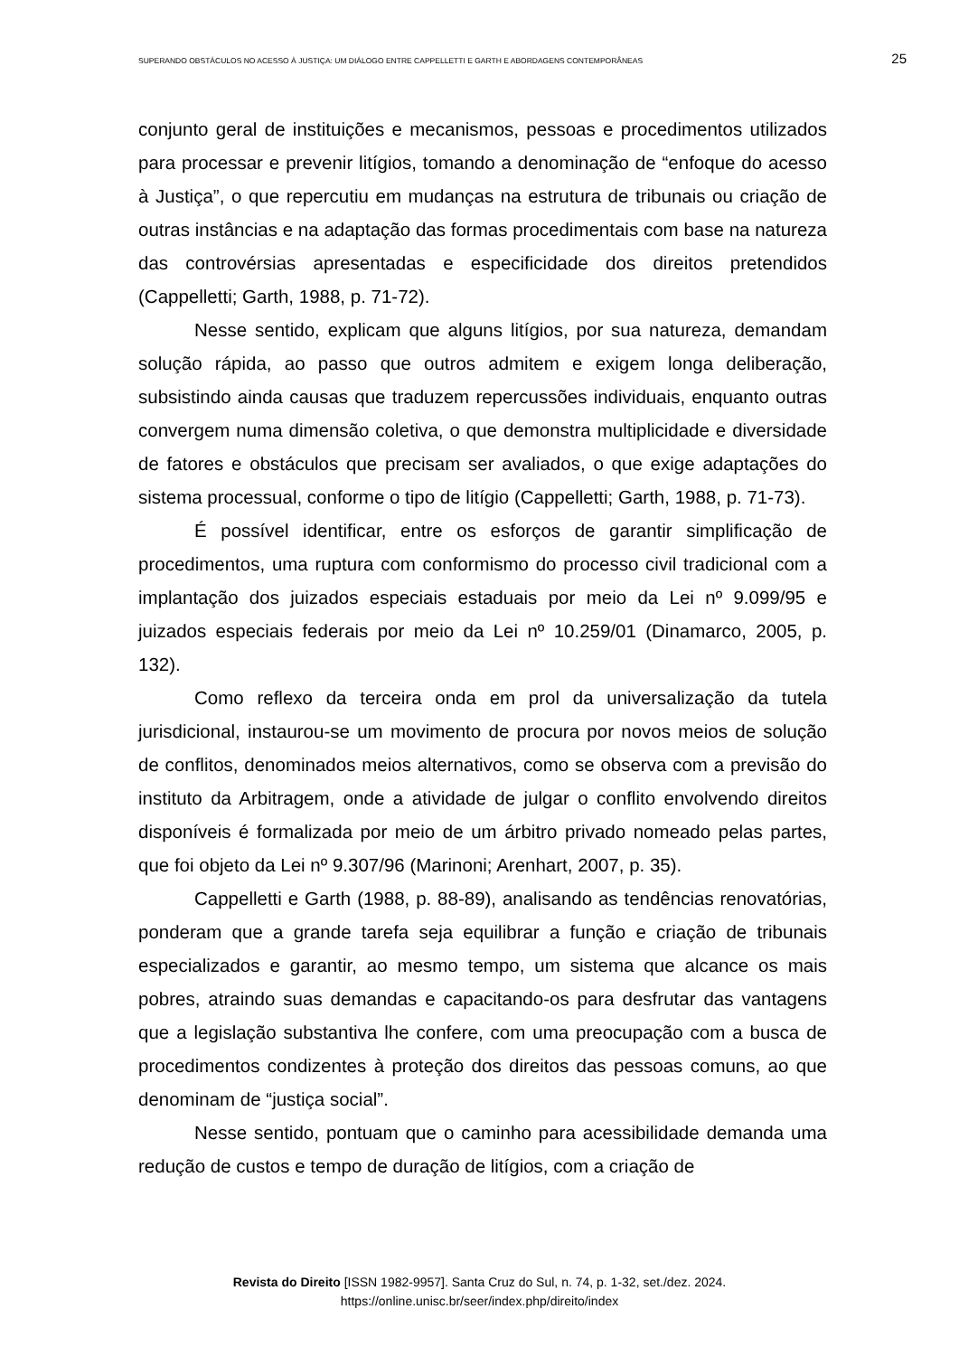SUPERANDO OBSTÁCULOS NO ACESSO À JUSTIÇA: UM DIÁLOGO ENTRE CAPPELLETTI E GARTH E ABORDAGENS CONTEMPORÂNEAS 25
conjunto geral de instituições e mecanismos, pessoas e procedimentos utilizados para processar e prevenir litígios, tomando a denominação de “enfoque do acesso à Justiça”, o que repercutiu em mudanças na estrutura de tribunais ou criação de outras instâncias e na adaptação das formas procedimentais com base na natureza das controvérsias apresentadas e especificidade dos direitos pretendidos (Cappelletti; Garth, 1988, p. 71-72).
Nesse sentido, explicam que alguns litígios, por sua natureza, demandam solução rápida, ao passo que outros admitem e exigem longa deliberação, subsistindo ainda causas que traduzem repercussões individuais, enquanto outras convergem numa dimensão coletiva, o que demonstra multiplicidade e diversidade de fatores e obstáculos que precisam ser avaliados, o que exige adaptações do sistema processual, conforme o tipo de litígio (Cappelletti; Garth, 1988, p. 71-73).
É possível identificar, entre os esforços de garantir simplificação de procedimentos, uma ruptura com conformismo do processo civil tradicional com a implantação dos juizados especiais estaduais por meio da Lei nº 9.099/95 e juizados especiais federais por meio da Lei nº 10.259/01 (Dinamarco, 2005, p. 132).
Como reflexo da terceira onda em prol da universalização da tutela jurisdicional, instaurou-se um movimento de procura por novos meios de solução de conflitos, denominados meios alternativos, como se observa com a previsão do instituto da Arbitragem, onde a atividade de julgar o conflito envolvendo direitos disponíveis é formalizada por meio de um árbitro privado nomeado pelas partes, que foi objeto da Lei nº 9.307/96 (Marinoni; Arenhart, 2007, p. 35).
Cappelletti e Garth (1988, p. 88-89), analisando as tendências renovatórias, ponderam que a grande tarefa seja equilibrar a função e criação de tribunais especializados e garantir, ao mesmo tempo, um sistema que alcance os mais pobres, atraindo suas demandas e capacitando-os para desfrutar das vantagens que a legislação substantiva lhe confere, com uma preocupação com a busca de procedimentos condizentes à proteção dos direitos das pessoas comuns, ao que denominam de “justiça social”.
Nesse sentido, pontuam que o caminho para acessibilidade demanda uma redução de custos e tempo de duração de litígios, com a criação de
Revista do Direito [ISSN 1982-9957]. Santa Cruz do Sul, n. 74, p. 1-32, set./dez. 2024.
https://online.unisc.br/seer/index.php/direito/index